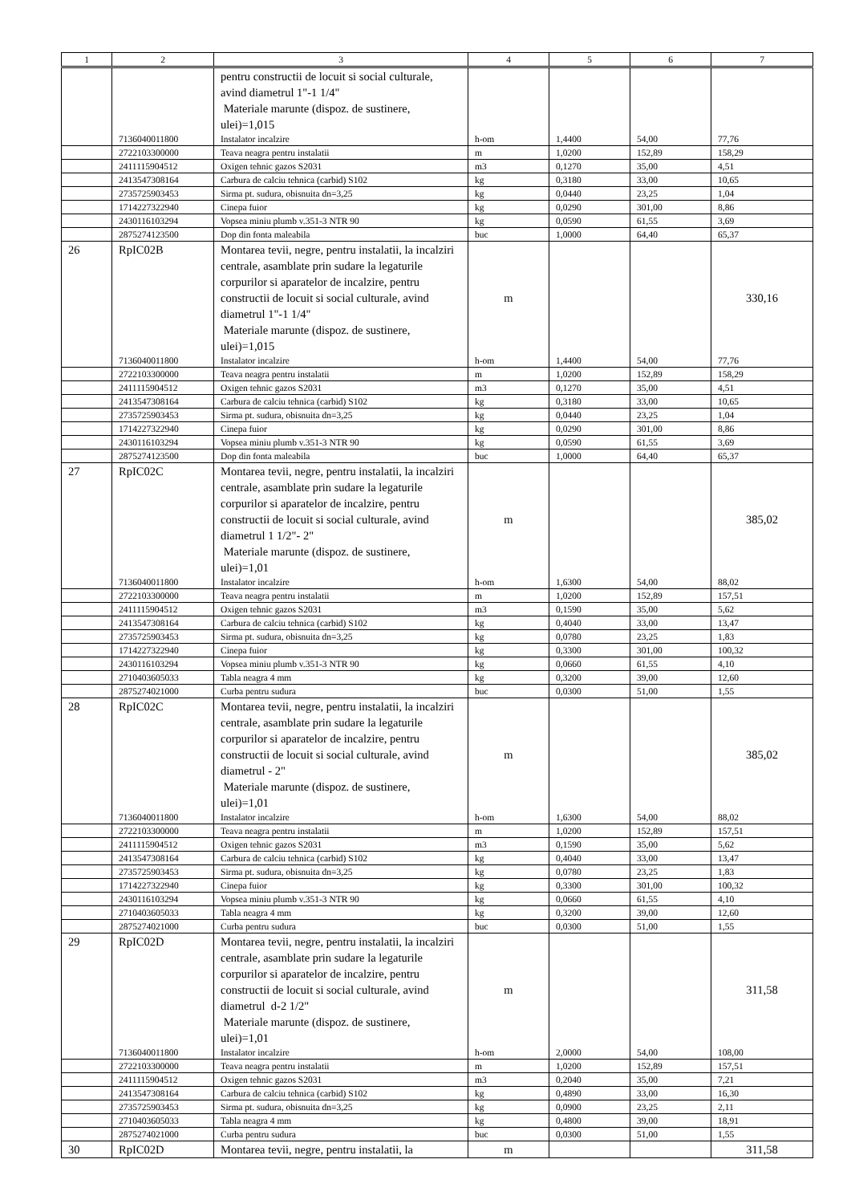| 1 | 2 | 3 | 4 | 5 | 6 | 7 |
| --- | --- | --- | --- | --- | --- | --- |
| | | pentru constructii de locuit si social culturale, avind diametrul 1"-1 1/4" Materiale marunte (dispoz. de sustinere, ulei)=1,015 | | | | |
| | 7136040011800 | Instalator incalzire | h-om | 1,4400 | 54,00 | 77,76 |
| | 2722103300000 | Teava neagra pentru instalatii | m | 1,0200 | 152,89 | 158,29 |
| | 2411115904512 | Oxigen tehnic gazos S2031 | m3 | 0,1270 | 35,00 | 4,51 |
| | 2413547308164 | Carbura de calciu tehnica (carbid) S102 | kg | 0,3180 | 33,00 | 10,65 |
| | 2735725903453 | Sirma pt. sudura, obisnuita dn=3,25 | kg | 0,0440 | 23,25 | 1,04 |
| | 1714227322940 | Cinepa fuior | kg | 0,0290 | 301,00 | 8,86 |
| | 2430116103294 | Vopsea miniu plumb v.351-3 NTR 90 | kg | 0,0590 | 61,55 | 3,69 |
| | 2875274123500 | Dop din fonta maleabila | buc | 1,0000 | 64,40 | 65,37 |
| 26 | RpIC02B | Montarea tevii, negre, pentru instalatii, la incalziri centrale, asamblate prin sudare la legaturile corpurilor si aparatelor de incalzire, pentru constructii de locuit si social culturale, avind diametrul 1"-1 1/4" Materiale marunte (dispoz. de sustinere, ulei)=1,015 | m | | | 330,16 |
| | 7136040011800 | Instalator incalzire | h-om | 1,4400 | 54,00 | 77,76 |
| | 2722103300000 | Teava neagra pentru instalatii | m | 1,0200 | 152,89 | 158,29 |
| | 2411115904512 | Oxigen tehnic gazos S2031 | m3 | 0,1270 | 35,00 | 4,51 |
| | 2413547308164 | Carbura de calciu tehnica (carbid) S102 | kg | 0,3180 | 33,00 | 10,65 |
| | 2735725903453 | Sirma pt. sudura, obisnuita dn=3,25 | kg | 0,0440 | 23,25 | 1,04 |
| | 1714227322940 | Cinepa fuior | kg | 0,0290 | 301,00 | 8,86 |
| | 2430116103294 | Vopsea miniu plumb v.351-3 NTR 90 | kg | 0,0590 | 61,55 | 3,69 |
| | 2875274123500 | Dop din fonta maleabila | buc | 1,0000 | 64,40 | 65,37 |
| 27 | RpIC02C | Montarea tevii, negre, pentru instalatii, la incalziri centrale, asamblate prin sudare la legaturile corpurilor si aparatelor de incalzire, pentru constructii de locuit si social culturale, avind diametrul 1 1/2"- 2" Materiale marunte (dispoz. de sustinere, ulei)=1,01 | m | | | 385,02 |
| | 7136040011800 | Instalator incalzire | h-om | 1,6300 | 54,00 | 88,02 |
| | 2722103300000 | Teava neagra pentru instalatii | m | 1,0200 | 152,89 | 157,51 |
| | 2411115904512 | Oxigen tehnic gazos S2031 | m3 | 0,1590 | 35,00 | 5,62 |
| | 2413547308164 | Carbura de calciu tehnica (carbid) S102 | kg | 0,4040 | 33,00 | 13,47 |
| | 2735725903453 | Sirma pt. sudura, obisnuita dn=3,25 | kg | 0,0780 | 23,25 | 1,83 |
| | 1714227322940 | Cinepa fuior | kg | 0,3300 | 301,00 | 100,32 |
| | 2430116103294 | Vopsea miniu plumb v.351-3 NTR 90 | kg | 0,0660 | 61,55 | 4,10 |
| | 2710403605033 | Tabla neagra 4 mm | kg | 0,3200 | 39,00 | 12,60 |
| | 2875274021000 | Curba pentru sudura | buc | 0,0300 | 51,00 | 1,55 |
| 28 | RpIC02C | Montarea tevii, negre, pentru instalatii, la incalziri centrale, asamblate prin sudare la legaturile corpurilor si aparatelor de incalzire, pentru constructii de locuit si social culturale, avind diametrul - 2" Materiale marunte (dispoz. de sustinere, ulei)=1,01 | m | | | 385,02 |
| | 7136040011800 | Instalator incalzire | h-om | 1,6300 | 54,00 | 88,02 |
| | 2722103300000 | Teava neagra pentru instalatii | m | 1,0200 | 152,89 | 157,51 |
| | 2411115904512 | Oxigen tehnic gazos S2031 | m3 | 0,1590 | 35,00 | 5,62 |
| | 2413547308164 | Carbura de calciu tehnica (carbid) S102 | kg | 0,4040 | 33,00 | 13,47 |
| | 2735725903453 | Sirma pt. sudura, obisnuita dn=3,25 | kg | 0,0780 | 23,25 | 1,83 |
| | 1714227322940 | Cinepa fuior | kg | 0,3300 | 301,00 | 100,32 |
| | 2430116103294 | Vopsea miniu plumb v.351-3 NTR 90 | kg | 0,0660 | 61,55 | 4,10 |
| | 2710403605033 | Tabla neagra 4 mm | kg | 0,3200 | 39,00 | 12,60 |
| | 2875274021000 | Curba pentru sudura | buc | 0,0300 | 51,00 | 1,55 |
| 29 | RpIC02D | Montarea tevii, negre, pentru instalatii, la incalziri centrale, asamblate prin sudare la legaturile corpurilor si aparatelor de incalzire, pentru constructii de locuit si social culturale, avind diametrul d-2 1/2" Materiale marunte (dispoz. de sustinere, ulei)=1,01 | m | | | 311,58 |
| | 7136040011800 | Instalator incalzire | h-om | 2,0000 | 54,00 | 108,00 |
| | 2722103300000 | Teava neagra pentru instalatii | m | 1,0200 | 152,89 | 157,51 |
| | 2411115904512 | Oxigen tehnic gazos S2031 | m3 | 0,2040 | 35,00 | 7,21 |
| | 2413547308164 | Carbura de calciu tehnica (carbid) S102 | kg | 0,4890 | 33,00 | 16,30 |
| | 2735725903453 | Sirma pt. sudura, obisnuita dn=3,25 | kg | 0,0900 | 23,25 | 2,11 |
| | 2710403605033 | Tabla neagra 4 mm | kg | 0,4800 | 39,00 | 18,91 |
| | 2875274021000 | Curba pentru sudura | buc | 0,0300 | 51,00 | 1,55 |
| 30 | RpIC02D | Montarea tevii, negre, pentru instalatii, la | m | | | 311,58 |